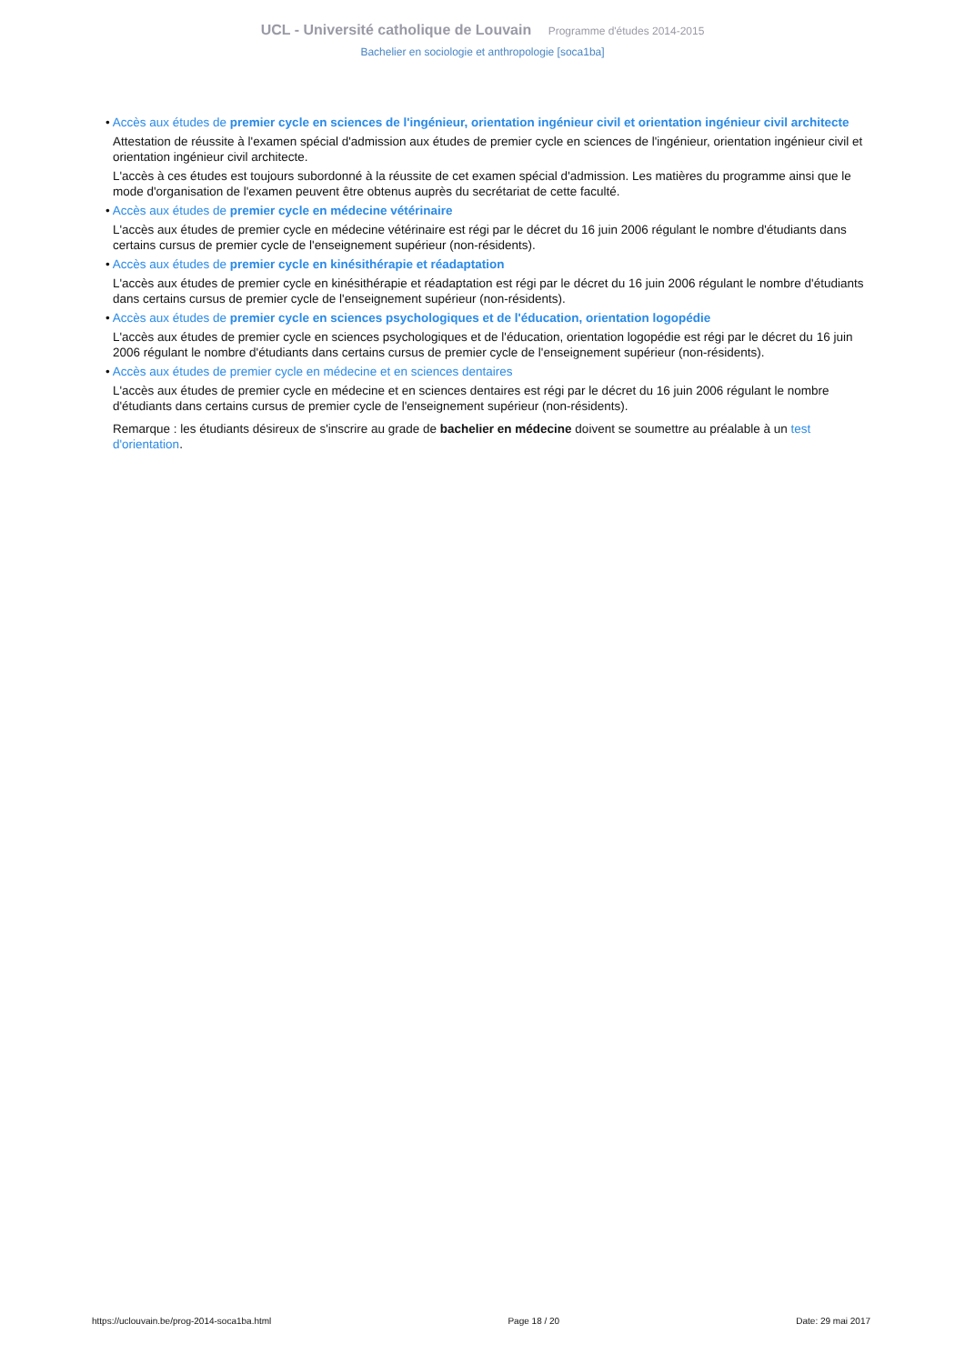UCL - Université catholique de Louvain Programme d'études 2014-2015
Bachelier en sociologie et anthropologie [soca1ba]
• Accès aux études de premier cycle en sciences de l'ingénieur, orientation ingénieur civil et orientation ingénieur civil architecte
Attestation de réussite à l'examen spécial d'admission aux études de premier cycle en sciences de l'ingénieur, orientation ingénieur civil et orientation ingénieur civil architecte.
L'accès à ces études est toujours subordonné à la réussite de cet examen spécial d'admission. Les matières du programme ainsi que le mode d'organisation de l'examen peuvent être obtenus auprès du secrétariat de cette faculté.
• Accès aux études de premier cycle en médecine vétérinaire
L'accès aux études de premier cycle en médecine vétérinaire est régi par le décret du 16 juin 2006 régulant le nombre d'étudiants dans certains cursus de premier cycle de l'enseignement supérieur (non-résidents).
• Accès aux études de premier cycle en kinésithérapie et réadaptation
L'accès aux études de premier cycle en kinésithérapie et réadaptation est régi par le décret du 16 juin 2006 régulant le nombre d'étudiants dans certains cursus de premier cycle de l'enseignement supérieur (non-résidents).
• Accès aux études de premier cycle en sciences psychologiques et de l'éducation, orientation logopédie
L'accès aux études de premier cycle en sciences psychologiques et de l'éducation, orientation logopédie est régi par le décret du 16 juin 2006 régulant le nombre d'étudiants dans certains cursus de premier cycle de l'enseignement supérieur (non-résidents).
• Accès aux études de premier cycle en médecine et en sciences dentaires
L'accès aux études de premier cycle en médecine et en sciences dentaires est régi par le décret du 16 juin 2006 régulant le nombre d'étudiants dans certains cursus de premier cycle de l'enseignement supérieur (non-résidents).
Remarque : les étudiants désireux de s'inscrire au grade de bachelier en médecine doivent se soumettre au préalable à un test d'orientation.
https://uclouvain.be/prog-2014-soca1ba.html Page 18 / 20 Date: 29 mai 2017